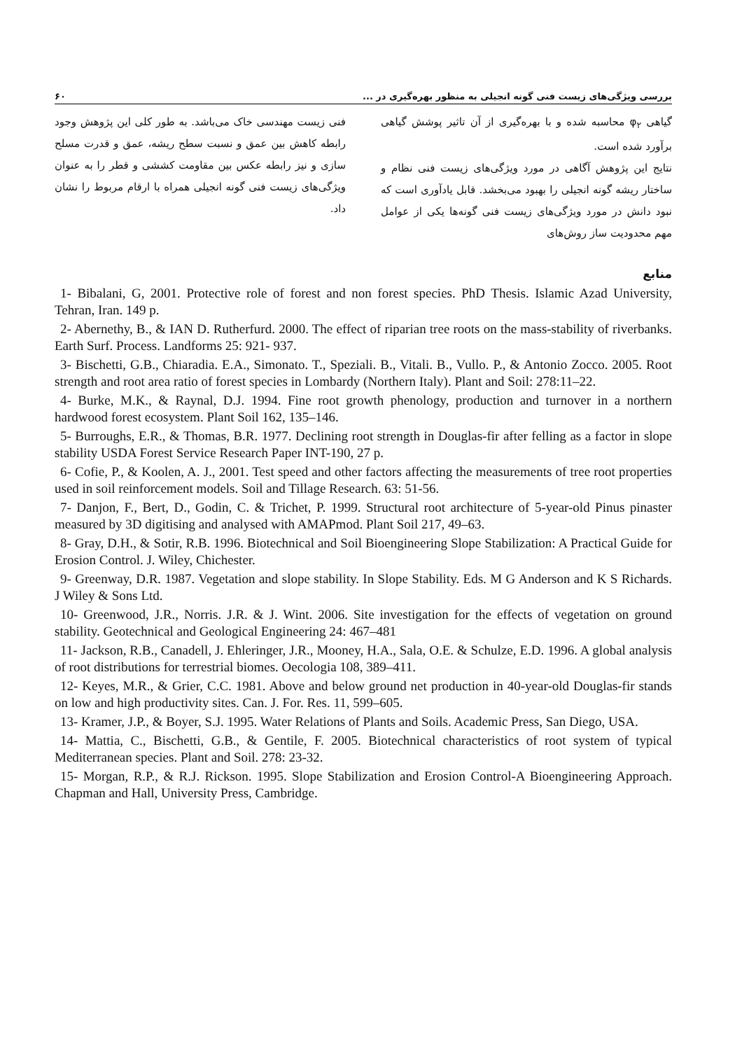بررسی ویژگی‌های زیست فنی گونه انجیلی به منظور بهره‌گیری در ... ۶۰
گیاهی φ<sub>۲</sub> محاسبه شده و با بهره‌گیری از آن تاثیر پوشش گیاهی برآورد شده است.
نتایج این پژوهش آگاهی در مورد ویژگی‌های زیست فنی نظام و ساختار ریشه گونه انجیلی را بهبود می‌بخشد. قابل یادآوری است که نبود دانش در مورد ویژگی‌های زیست فنی گونه‌ها یکی از عوامل مهم محدودیت ساز روش‌های
فنی زیست مهندسی خاک می‌باشد. به طور کلی این پژوهش وجود رابطه کاهش بین عمق و نسبت سطح ریشه، عمق و قدرت مسلح سازی و نیز رابطه عکس بین مقاومت کششی و قطر را به عنوان ویژگی‌های زیست فنی گونه انجیلی همراه با ارقام مربوط را نشان داد.
منابع
1- Bibalani, G, 2001. Protective role of forest and non forest species. PhD Thesis. Islamic Azad University, Tehran, Iran. 149 p.
2- Abernethy, B., & IAN D. Rutherfurd. 2000. The effect of riparian tree roots on the mass-stability of riverbanks. Earth Surf. Process. Landforms 25: 921- 937.
3- Bischetti, G.B., Chiaradia. E.A., Simonato. T., Speziali. B., Vitali. B., Vullo. P., & Antonio Zocco. 2005. Root strength and root area ratio of forest species in Lombardy (Northern Italy). Plant and Soil: 278:11–22.
4- Burke, M.K., & Raynal, D.J. 1994. Fine root growth phenology, production and turnover in a northern hardwood forest ecosystem. Plant Soil 162, 135–146.
5- Burroughs, E.R., & Thomas, B.R. 1977. Declining root strength in Douglas-fir after felling as a factor in slope stability USDA Forest Service Research Paper INT-190, 27 p.
6- Cofie, P., & Koolen, A. J., 2001. Test speed and other factors affecting the measurements of tree root properties used in soil reinforcement models. Soil and Tillage Research. 63: 51-56.
7- Danjon, F., Bert, D., Godin, C. & Trichet, P. 1999. Structural root architecture of 5-year-old Pinus pinaster measured by 3D digitising and analysed with AMAPmod. Plant Soil 217, 49–63.
8- Gray, D.H., & Sotir, R.B. 1996. Biotechnical and Soil Bioengineering Slope Stabilization: A Practical Guide for Erosion Control. J. Wiley, Chichester.
9- Greenway, D.R. 1987. Vegetation and slope stability. In Slope Stability. Eds. M G Anderson and K S Richards. J Wiley & Sons Ltd.
10- Greenwood, J.R., Norris. J.R. & J. Wint. 2006. Site investigation for the effects of vegetation on ground stability. Geotechnical and Geological Engineering 24: 467–481
11- Jackson, R.B., Canadell, J. Ehleringer, J.R., Mooney, H.A., Sala, O.E. & Schulze, E.D. 1996. A global analysis of root distributions for terrestrial biomes. Oecologia 108, 389–411.
12- Keyes, M.R., & Grier, C.C. 1981. Above and below ground net production in 40-year-old Douglas-fir stands on low and high productivity sites. Can. J. For. Res. 11, 599–605.
13- Kramer, J.P., & Boyer, S.J. 1995. Water Relations of Plants and Soils. Academic Press, San Diego, USA.
14- Mattia, C., Bischetti, G.B., & Gentile, F. 2005. Biotechnical characteristics of root system of typical Mediterranean species. Plant and Soil. 278: 23-32.
15- Morgan, R.P., & R.J. Rickson. 1995. Slope Stabilization and Erosion Control-A Bioengineering Approach. Chapman and Hall, University Press, Cambridge.